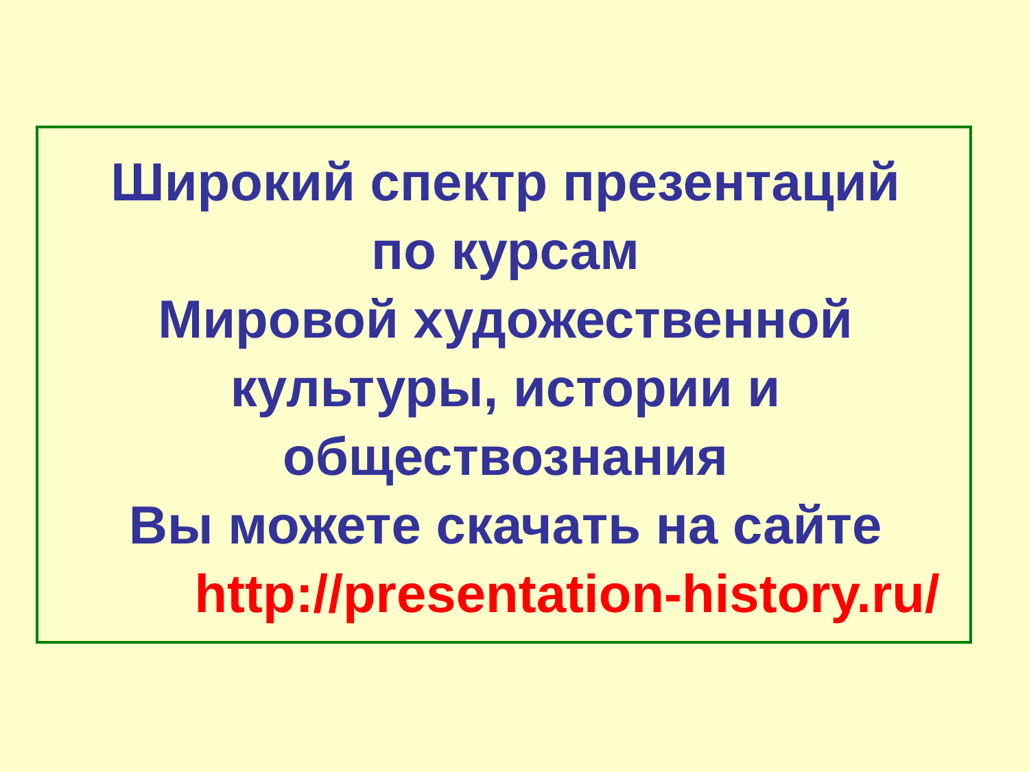Широкий спектр презентаций
по курсам
Мировой художественной
культуры, истории и
обществознания
Вы можете скачать на сайте
http://presentation-history.ru/